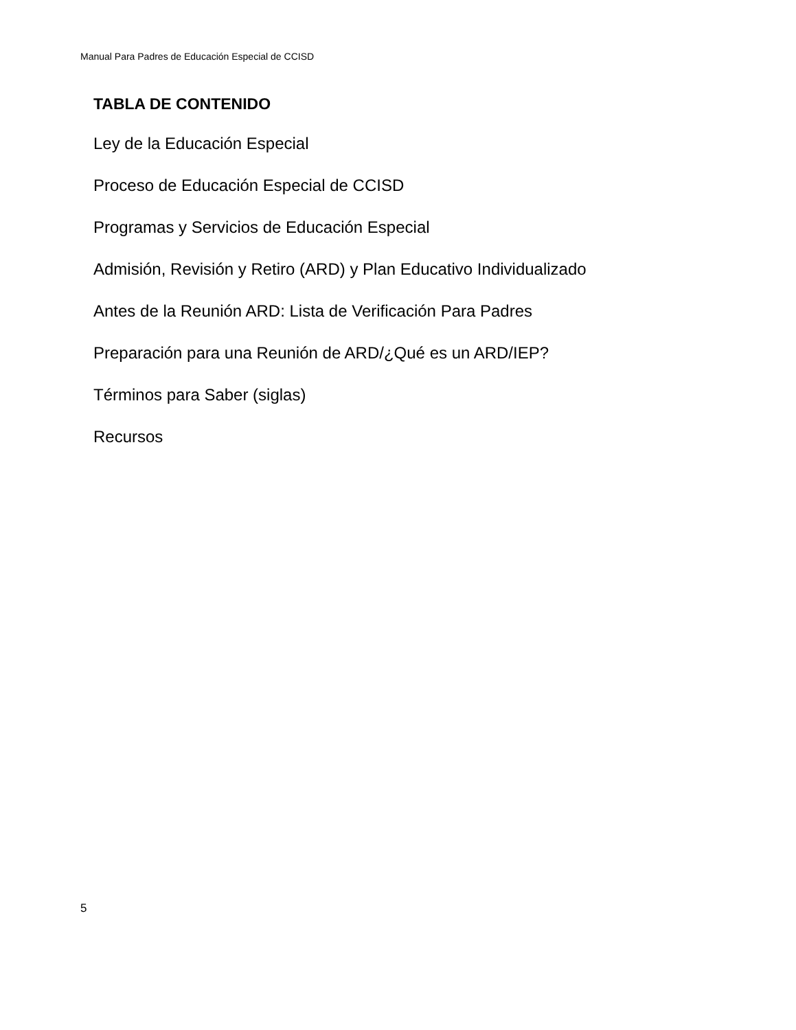Manual Para Padres de Educación Especial de CCISD
TABLA DE CONTENIDO
Ley de la Educación Especial
Proceso de Educación Especial de CCISD
Programas y Servicios de Educación Especial
Admisión, Revisión y Retiro (ARD) y Plan Educativo Individualizado
Antes de la Reunión ARD: Lista de Verificación Para Padres
Preparación para una Reunión de ARD/¿Qué es un ARD/IEP?
Términos para Saber (siglas)
Recursos
5